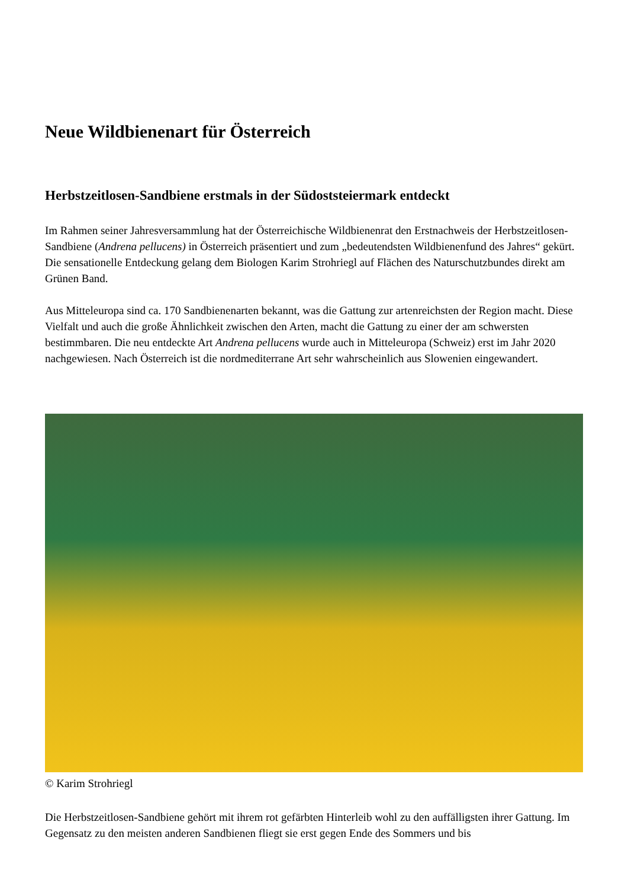Neue Wildbienenart für Österreich
Herbstzeitlosen-Sandbiene erstmals in der Südoststeiermark entdeckt
Im Rahmen seiner Jahresversammlung hat der Österreichische Wildbienenrat den Erstnachweis der Herbstzeitlosen-Sandbiene (Andrena pellucens) in Österreich präsentiert und zum „bedeutendsten Wildbienenfund des Jahres“ gekürt. Die sensationelle Entdeckung gelang dem Biologen Karim Strohriegl auf Flächen des Naturschutzbundes direkt am Grünen Band.
Aus Mitteleuropa sind ca. 170 Sandbienenarten bekannt, was die Gattung zur artenreichsten der Region macht. Diese Vielfalt und auch die große Ähnlichkeit zwischen den Arten, macht die Gattung zu einer der am schwersten bestimmbaren. Die neu entdeckte Art Andrena pellucens wurde auch in Mitteleuropa (Schweiz) erst im Jahr 2020 nachgewiesen. Nach Österreich ist die nordmediterrane Art sehr wahrscheinlich aus Slowenien eingewandert.
© Karim Strohriegl
Die Herbstzeitlosen-Sandbiene gehört mit ihrem rot gefärbten Hinterleib wohl zu den auffälligsten ihrer Gattung. Im Gegensatz zu den meisten anderen Sandbienen fliegt sie erst gegen Ende des Sommers und bis